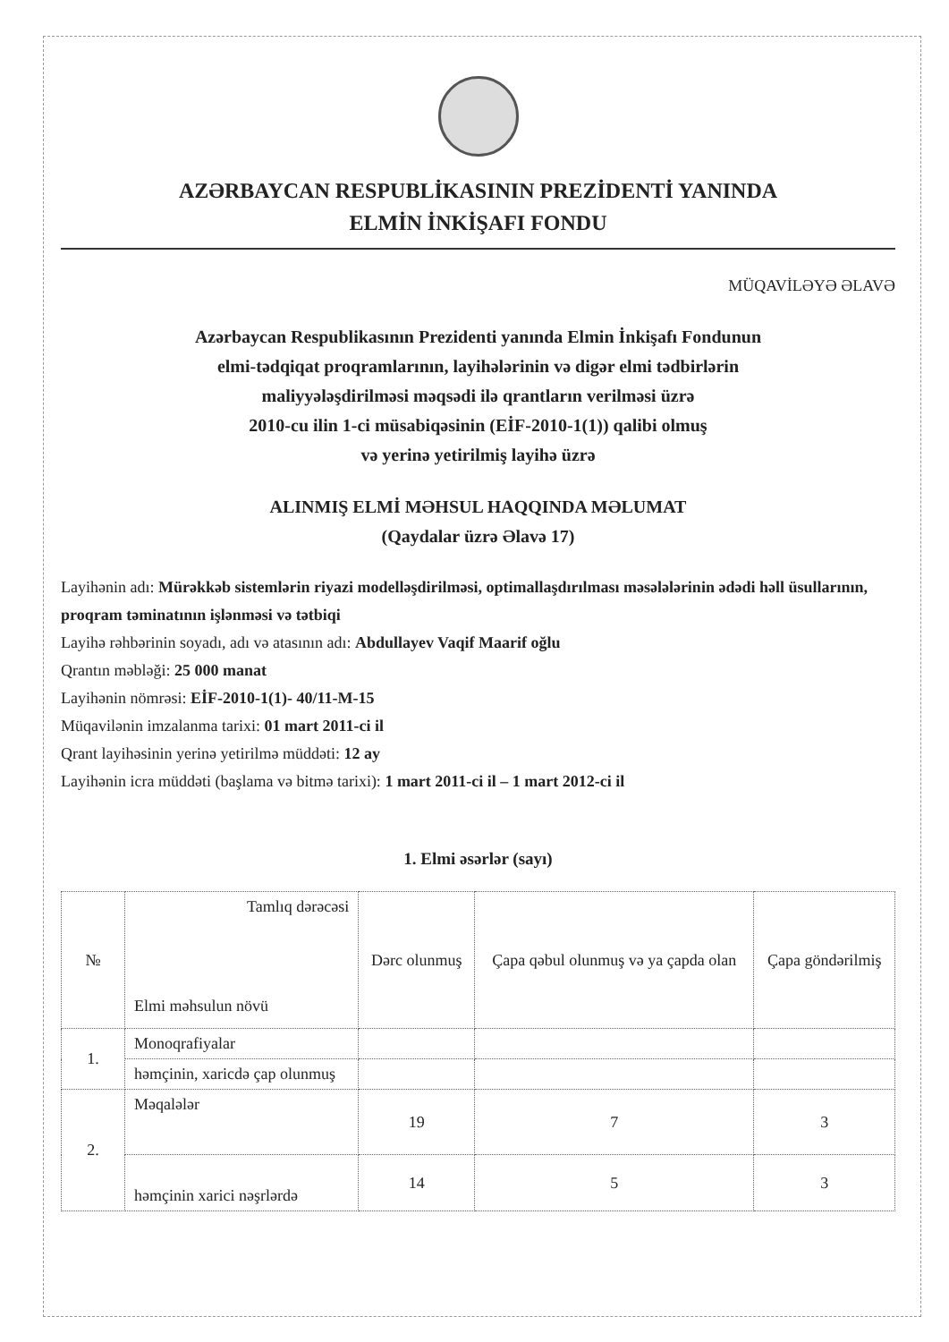AZƏRBAYCAN RESPUBLİKASININ PREZİDENTİ YANINDA
ELMİN İNKİŞAFI FONDU
MÜQAVİLƏYƏ ƏLAVƏ
Azərbaycan Respublikasının Prezidenti yanında Elmin İnkişafı Fondunun
elmi-tədqiqat proqramlarının, layihələrinin və digər elmi tədbirlərin
maliyyələşdirilməsi məqsədi ilə qrantların verilməsi üzrə
2010-cu ilin 1-ci müsabiqəsinin (EİF-2010-1(1)) qalibi olmuş
və yerinə yetirilmiş layihə üzrə
ALINMIŞ ELMİ MƏHSUL HAQQINDA MƏLUMAT
(Qaydalar üzrə Əlavə 17)
Layihənin adı: Mürəkkəb sistemlərin riyazi modelləşdirilməsi, optimallaşdırılması məsələlərinin ədədi həll üsullarının, proqram təminatının işlənməsi və tətbiqi
Layihə rəhbərinin soyadı, adı və atasının adı: Abdullayev Vaqif Maarif oğlu
Qrantın məbləği: 25 000 manat
Layihənin nömrəsi: EİF-2010-1(1)- 40/11-M-15
Müqavilənin imzalanma tarixi: 01 mart 2011-ci il
Qrant layihəsinin yerinə yetirilmə müddəti: 12 ay
Layihənin icra müddəti (başlama və bitmə tarixi): 1 mart 2011-ci il – 1 mart 2012-ci il
1. Elmi əsərlər (sayı)
| № | Tamlıq dərəcəsi Elmi məhsulun növü | Dərc olunmuş | Çapa qəbul olunmuş və ya çapda olan | Çapa göndərilmiş |
| --- | --- | --- | --- | --- |
| 1. | Monoqrafiyalar | | | |
| | həmçinin, xaricdə çap olunmuş | | | |
| 2. | Məqalələr | 19 | 7 | 3 |
| | həmçinin xarici nəşrlərdə | 14 | 5 | 3 |